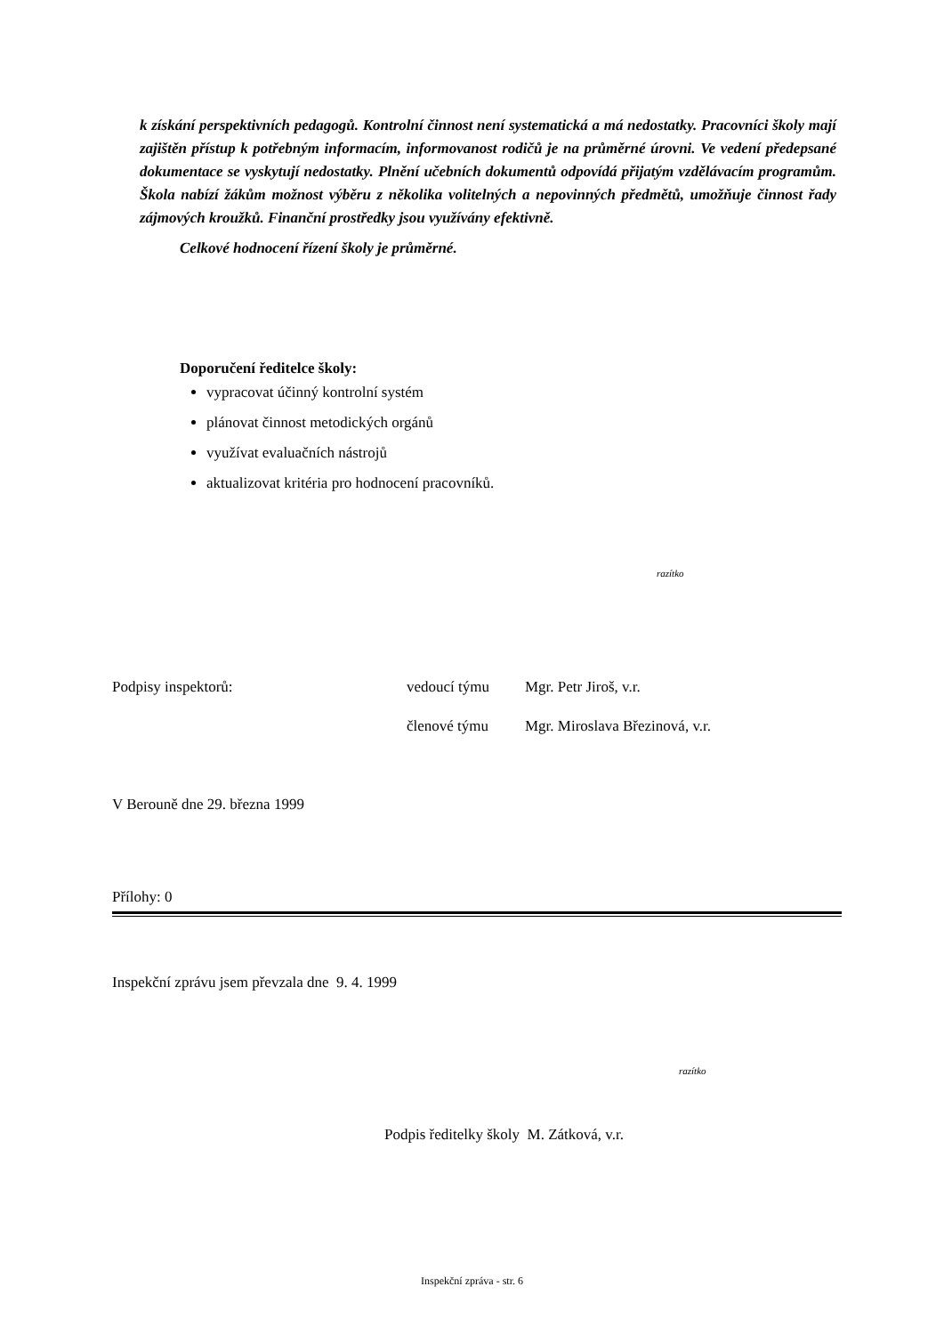k získání perspektivních pedagogů. Kontrolní činnost není systematická a má nedostatky. Pracovníci školy mají zajištěn přístup k potřebným informacím, informovanost rodičů je na průměrné úrovni. Ve vedení předepsané dokumentace se vyskytují nedostatky. Plnění učebních dokumentů odpovídá přijatým vzdělávacím programům. Škola nabízí žákům možnost výběru z několika volitelných a nepovinných předmětů, umožňuje činnost řady zájmových kroužků. Finanční prostředky jsou využívány efektivně.
Celkové hodnocení řízení školy je průměrné.
Doporučení ředitelce školy:
vypracovat účinný kontrolní systém
plánovat činnost metodických orgánů
využívat evaluačních nástrojů
aktualizovat kritéria pro hodnocení pracovníků.
razítko
Podpisy inspektorů: vedoucí týmu Mgr. Petr Jiroš, v.r.
členové týmu Mgr. Miroslava Březinová, v.r.
V Berouně dne 29. března 1999
Přílohy: 0
Inspekční zprávu jsem převzala dne 9. 4. 1999
razítko
Podpis ředitelky školy M. Zátková, v.r.
Inspekční zpráva - str. 6